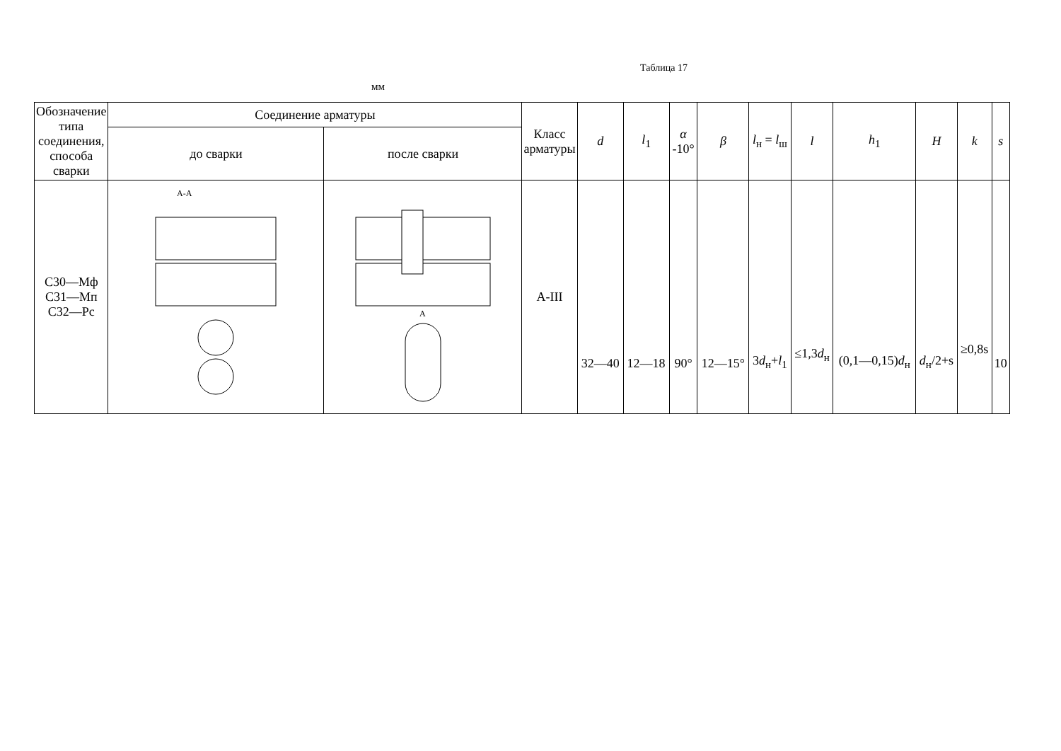Таблица 17
мм
| Обозначение типа соединения, способа сварки | Соединение арматуры | | Класс арматуры | d | l<sub>1</sub> | α -10° | β | l<sub>н</sub> = l<sub>ш</sub> | l | h<sub>1</sub> | H | k | s |
| --- | --- | --- | --- | --- | --- | --- | --- | --- | --- | --- | --- | --- | --- |
| | до сварки | после сварки | | | | | | | | | | | |
| С30—Мф С31—Мп С32—Рс | А-А | А | А-III | 32—40 | 12—18 | 90° | 12—15° | 3 d<sub>н</sub>+ l<sub>1</sub> | ≤1,3 d<sub>н</sub> | (0,1—0,15) d<sub>н</sub> | d<sub>н</sub>/2+s | ≥0,8s | 10 |